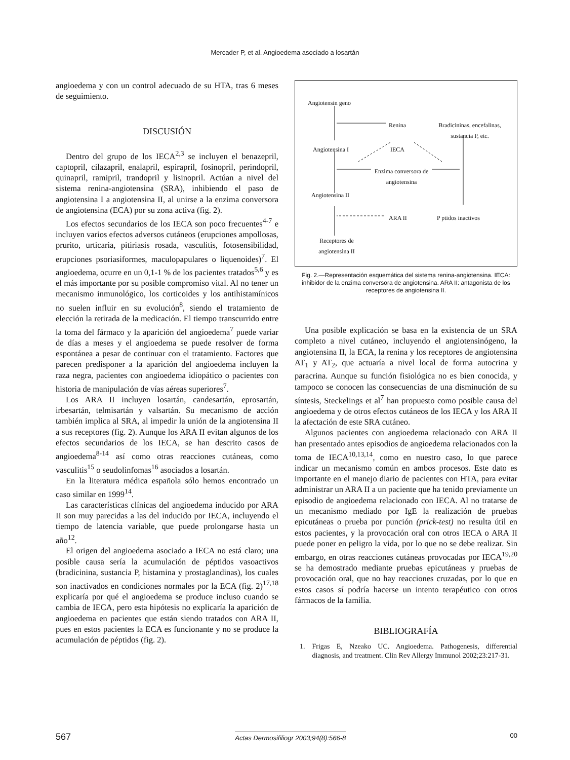Mercader P, et al. Angioedema asociado a losartán
angioedema y con un control adecuado de su HTA, tras 6 meses de seguimiento.
DISCUSIÓN
Dentro del grupo de los IECA<sup>2,3</sup> se incluyen el benazepril, captopril, cilazapril, enalapril, espirapril, fosinopril, perindopril, quinapril, ramipril, trandopril y lisinopril. Actúan a nivel del sistema renina-angiotensina (SRA), inhibiendo el paso de angiotensina I a angiotensina II, al unirse a la enzima conversora de angiotensina (ECA) por su zona activa (fig. 2).
Los efectos secundarios de los IECA son poco frecuentes<sup>4-7</sup> e incluyen varios efectos adversos cutáneos (erupciones ampollosas, prurito, urticaria, pitiriasis rosada, vasculitis, fotosensibilidad, erupciones psoriasiformes, maculopapulares o liquenoides)<sup>7</sup>. El angioedema, ocurre en un 0,1-1 % de los pacientes tratados<sup>5,6</sup> y es el más importante por su posible compromiso vital. Al no tener un mecanismo inmunológico, los corticoides y los antihistamínicos no suelen influir en su evolución<sup>8</sup>, siendo el tratamiento de elección la retirada de la medicación. El tiempo transcurrido entre la toma del fármaco y la aparición del angioedema<sup>7</sup> puede variar de días a meses y el angioedema se puede resolver de forma espontánea a pesar de continuar con el tratamiento. Factores que parecen predisponer a la aparición del angioedema incluyen la raza negra, pacientes con angioedema idiopático o pacientes con historia de manipulación de vías aéreas superiores<sup>7</sup>.
Los ARA II incluyen losartán, candesartán, eprosartán, irbesartán, telmisartán y valsartán. Su mecanismo de acción también implica al SRA, al impedir la unión de la angiotensina II a sus receptores (fig. 2). Aunque los ARA II evitan algunos de los efectos secundarios de los IECA, se han descrito casos de angioedema<sup>8-14</sup> así como otras reacciones cutáneas, como vasculitis<sup>15</sup> o seudolinfomas<sup>16</sup> asociados a losartán.
En la literatura médica española sólo hemos encontrado un caso similar en 1999<sup>14</sup>.
Las características clínicas del angioedema inducido por ARA II son muy parecidas a las del inducido por IECA, incluyendo el tiempo de latencia variable, que puede prolongarse hasta un año<sup>12</sup>.
El origen del angioedema asociado a IECA no está claro; una posible causa sería la acumulación de péptidos vasoactivos (bradicinina, sustancia P, histamina y prostaglandinas), los cuales son inactivados en condiciones normales por la ECA (fig. 2)<sup>17,18</sup> explicaría por qué el angioedema se produce incluso cuando se cambia de IECA, pero esta hipótesis no explicaría la aparición de angioedema en pacientes que están siendo tratados con ARA II, pues en estos pacientes la ECA es funcionante y no se produce la acumulación de péptidos (fig. 2).
Angiotensin geno
Renina Bradicininas, encefalinas, sustancia P, etc.
Angiotensina I IECA
Enzima conversora de angiotensina
Angiotensina II
ARA II P ptidos inactivos
Receptores de angiotensina II
Fig. 2.—Representación esquemática del sistema renina-angiotensina. IECA: inhibidor de la enzima conversora de angiotensina. ARA II: antagonista de los receptores de angiotensina II.
Una posible explicación se basa en la existencia de un SRA completo a nivel cutáneo, incluyendo el angiotensinógeno, la angiotensina II, la ECA, la renina y los receptores de angiotensina AT<sub>1</sub> y AT<sub>2</sub>, que actuaría a nivel local de forma autocrina y paracrina. Aunque su función fisiológica no es bien conocida, y tampoco se conocen las consecuencias de una disminución de su síntesis, Steckelings et al<sup>7</sup> han propuesto como posible causa del angioedema y de otros efectos cutáneos de los IECA y los ARA II la afectación de este SRA cutáneo.
Algunos pacientes con angioedema relacionado con ARA II han presentado antes episodios de angioedema relacionados con la toma de IECA<sup>10,13,14</sup>, como en nuestro caso, lo que parece indicar un mecanismo común en ambos procesos. Este dato es importante en el manejo diario de pacientes con HTA, para evitar administrar un ARA II a un paciente que ha tenido previamente un episodio de angioedema relacionado con IECA. Al no tratarse de un mecanismo mediado por IgE la realización de pruebas epicutáneas o prueba por punción (prick-test) no resulta útil en estos pacientes, y la provocación oral con otros IECA o ARA II puede poner en peligro la vida, por lo que no se debe realizar. Sin embargo, en otras reacciones cutáneas provocadas por IECA<sup>19,20</sup> se ha demostrado mediante pruebas epicutáneas y pruebas de provocación oral, que no hay reacciones cruzadas, por lo que en estos casos sí podría hacerse un intento terapéutico con otros fármacos de la familia.
BIBLIOGRAFÍA
1. Frigas E, Nzeako UC. Angioedema. Pathogenesis, differential diagnosis, and treatment. Clin Rev Allergy Immunol 2002;23:217-31.
567 Actas Dermosifiliogr 2003;94(8):566-8 00